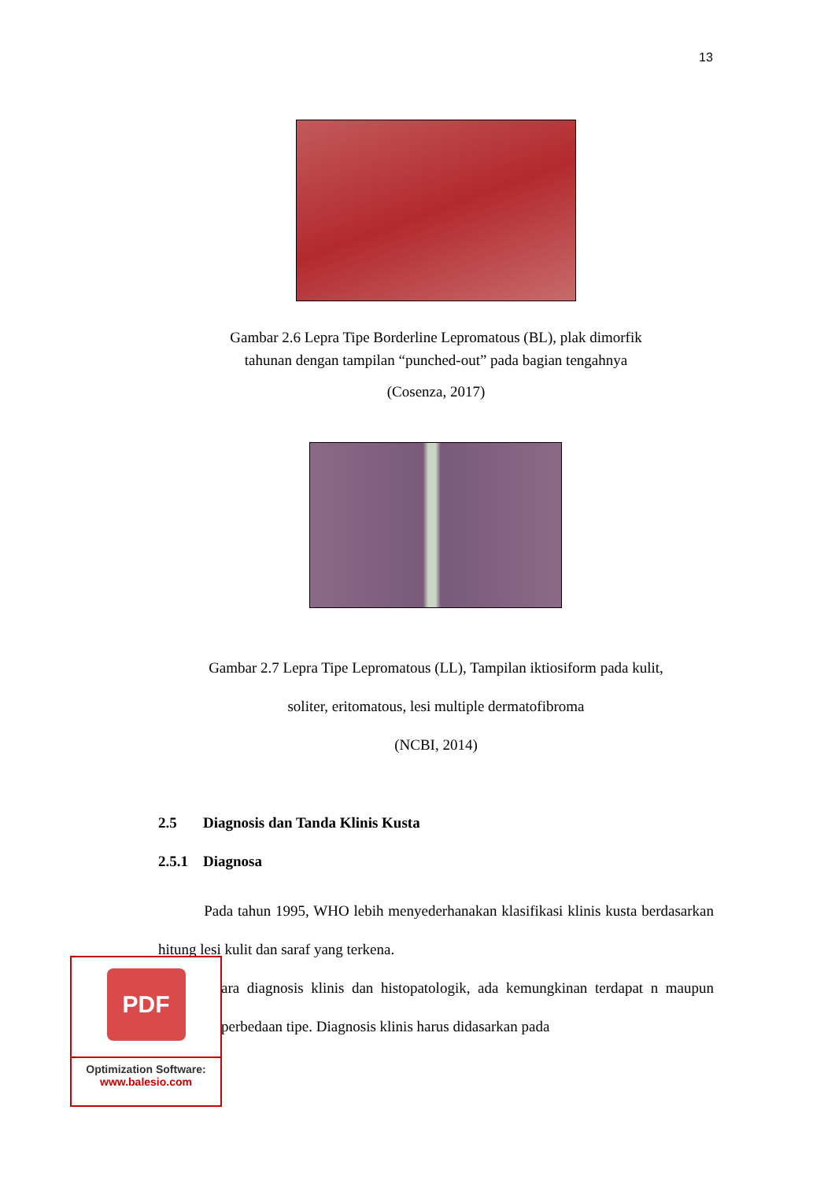13
Gambar 2.6 Lepra Tipe Borderline Lepromatous (BL), plak dimorfik
tahunan dengan tampilan “punched-out” pada bagian tengahnya
(Cosenza, 2017)
Gambar 2.7 Lepra Tipe Lepromatous (LL), Tampilan iktiosiform pada kulit,
soliter, eritomatous, lesi multiple dermatofibroma
(NCBI, 2014)
2.5 Diagnosis dan Tanda Klinis Kusta
2.5.1 Diagnosa
Pada tahun 1995, WHO lebih menyederhanakan klasifikasi klinis kusta berdasarkan hitung lesi kulit dan saraf yang terkena.
ara diagnosis klinis dan histopatologik, ada kemungkinan terdapat n maupun perbedaan tipe. Diagnosis klinis harus didasarkan pada
PDF
Optimization Software:
www.balesio.com